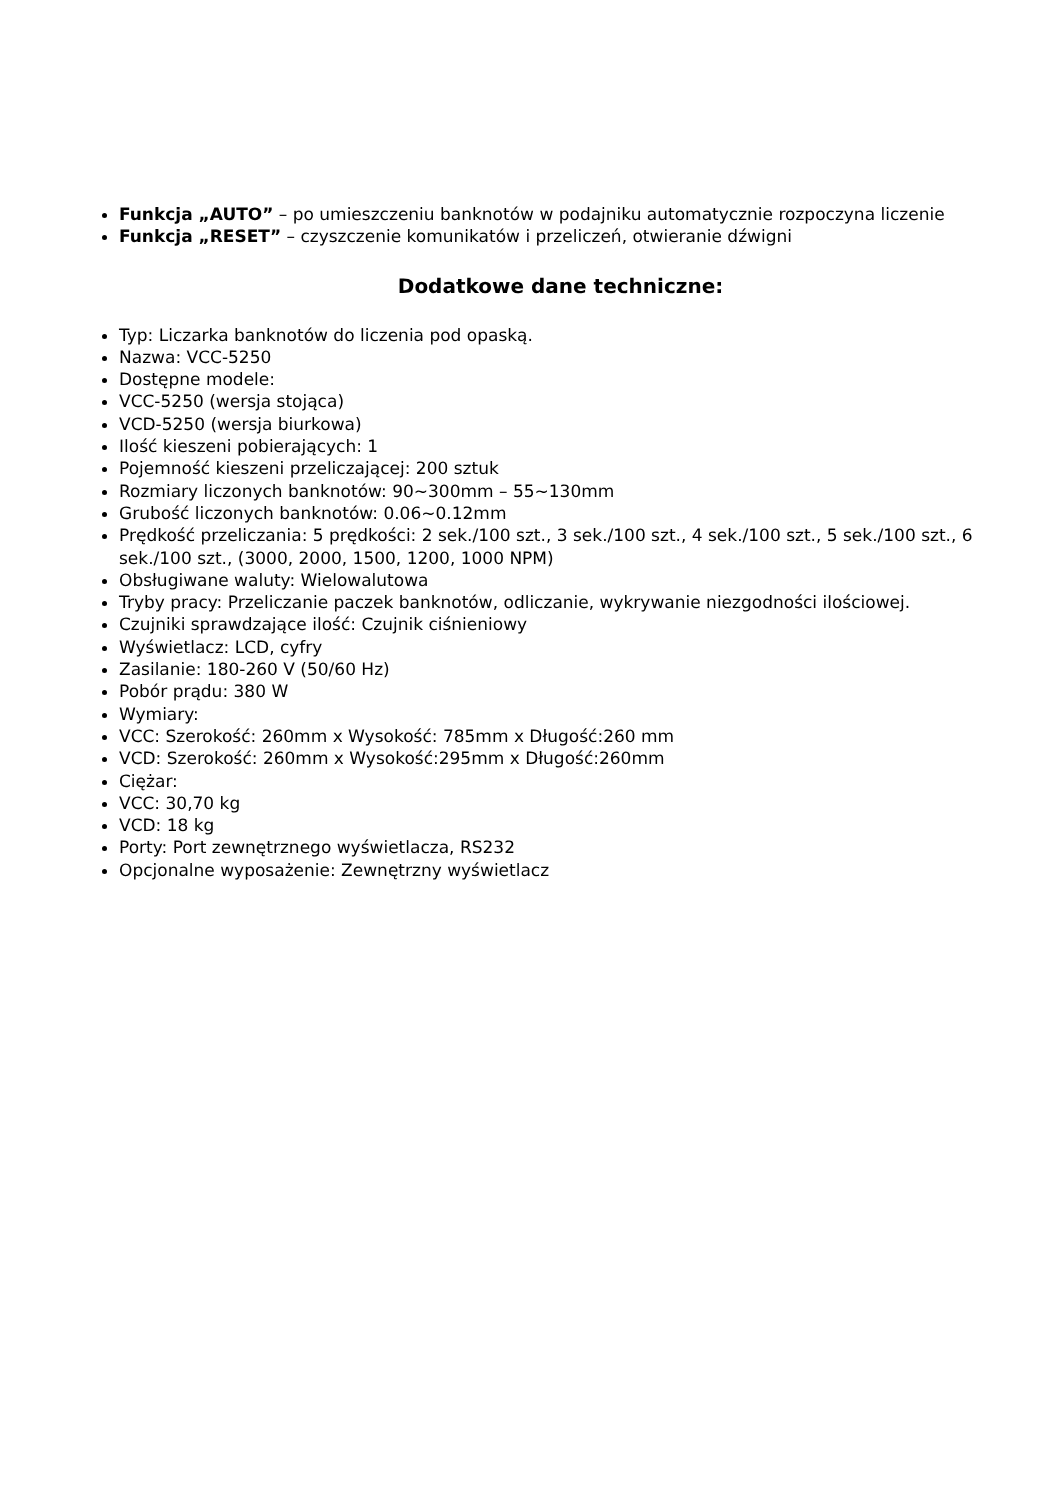Funkcja „AUTO” – po umieszczeniu banknotów w podajniku automatycznie rozpoczyna liczenie
Funkcja „RESET” – czyszczenie komunikatów i przeliczeń, otwieranie dźwigni
Dodatkowe dane techniczne:
Typ: Liczarka banknotów do liczenia pod opaską.
Nazwa: VCC-5250
Dostępne modele:
VCC-5250 (wersja stojąca)
VCD-5250 (wersja biurkowa)
Ilość kieszeni pobierających: 1
Pojemność kieszeni przeliczającej: 200 sztuk
Rozmiary liczonych banknotów: 90~300mm – 55~130mm
Grubość liczonych banknotów: 0.06~0.12mm
Prędkość przeliczania: 5 prędkości: 2 sek./100 szt., 3 sek./100 szt., 4 sek./100 szt., 5 sek./100 szt., 6 sek./100 szt., (3000, 2000, 1500, 1200, 1000 NPM)
Obsługiwane waluty: Wielowalutowa
Tryby pracy: Przeliczanie paczek banknotów, odliczanie, wykrywanie niezgodności ilościowej.
Czujniki sprawdzające ilość: Czujnik ciśnieniowy
Wyświetlacz: LCD, cyfry
Zasilanie: 180-260 V (50/60 Hz)
Pobór prądu: 380 W
Wymiary:
VCC: Szerokość: 260mm x Wysokość: 785mm x Długość:260 mm
VCD: Szerokość: 260mm x Wysokość:295mm x Długość:260mm
Ciężar:
VCC: 30,70 kg
VCD: 18 kg
Porty: Port zewnętrznego wyświetlacza, RS232
Opcjonalne wyposażenie: Zewnętrzny wyświetlacz